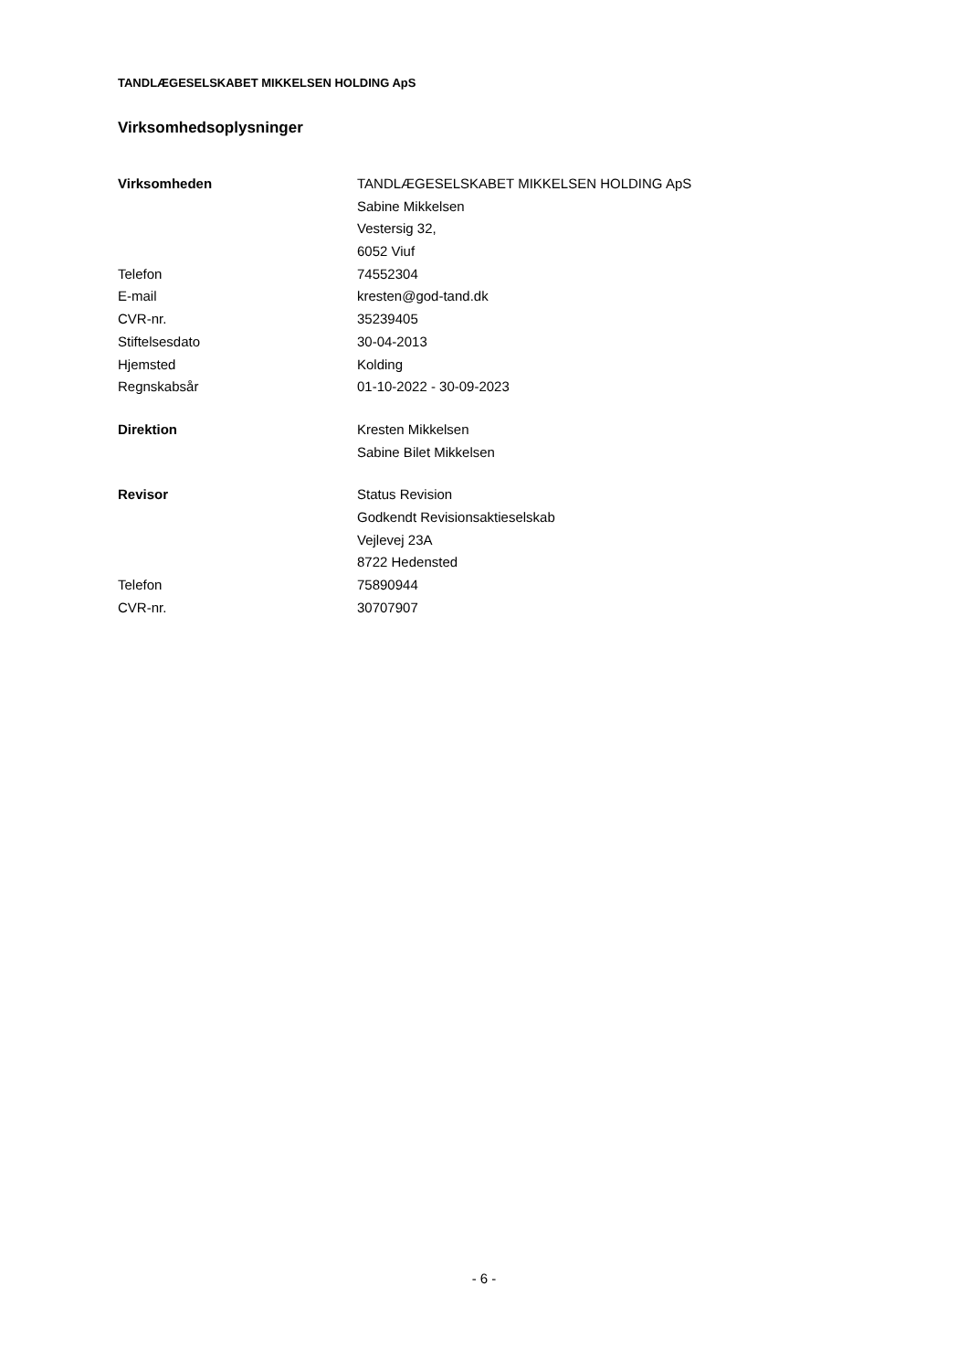TANDLÆGESELSKABET MIKKELSEN HOLDING ApS
Virksomhedsoplysninger
| Virksomheden | TANDLÆGESELSKABET MIKKELSEN HOLDING ApS |
| | Sabine Mikkelsen |
| | Vestersig 32, |
| | 6052 Viuf |
| Telefon | 74552304 |
| E-mail | kresten@god-tand.dk |
| CVR-nr. | 35239405 |
| Stiftelsesdato | 30-04-2013 |
| Hjemsted | Kolding |
| Regnskabsår | 01-10-2022 - 30-09-2023 |
| Direktion | Kresten Mikkelsen |
| | Sabine Bilet Mikkelsen |
| Revisor | Status Revision |
| | Godkendt Revisionsaktieselskab |
| | Vejlevej 23A |
| | 8722 Hedensted |
| Telefon | 75890944 |
| CVR-nr. | 30707907 |
- 6 -